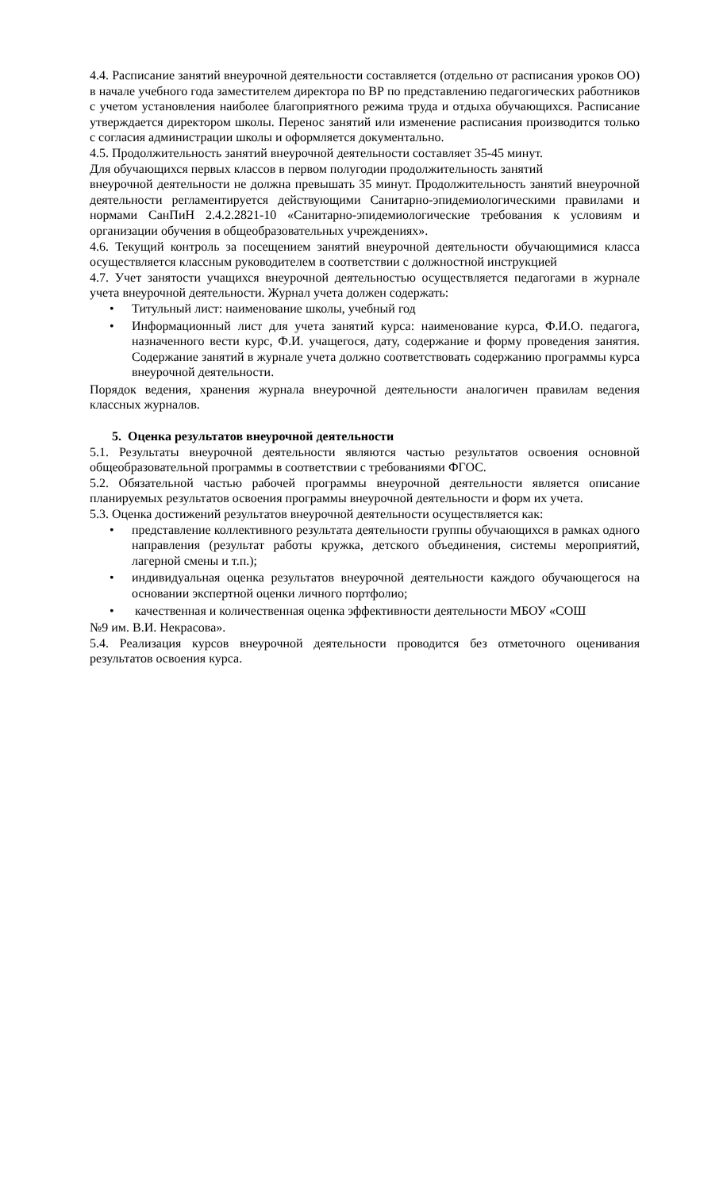4.4. Расписание занятий внеурочной деятельности составляется (отдельно от расписания уроков ОО) в начале учебного года заместителем директора по ВР по представлению педагогических работников с учетом установления наиболее благоприятного режима труда и отдыха обучающихся. Расписание утверждается директором школы. Перенос занятий или изменение расписания производится только с согласия администрации школы и оформляется документально.
4.5. Продолжительность занятий внеурочной деятельности составляет 35-45 минут.
Для обучающихся первых классов в первом полугодии продолжительность занятий
внеурочной деятельности не должна превышать 35 минут. Продолжительность занятий внеурочной деятельности регламентируется действующими Санитарно-эпидемиологическими правилами и нормами СанПиН 2.4.2.2821-10 «Санитарно-эпидемиологические требования к условиям и организации обучения в общеобразовательных учреждениях».
4.6. Текущий контроль за посещением занятий внеурочной деятельности обучающимися класса осуществляется классным руководителем в соответствии с должностной инструкцией
4.7. Учет занятости учащихся внеурочной деятельностью осуществляется педагогами в журнале учета внеурочной деятельности. Журнал учета должен содержать:
• Титульный лист: наименование школы, учебный год
• Информационный лист для учета занятий курса: наименование курса, Ф.И.О. педагога, назначенного вести курс, Ф.И. учащегося, дату, содержание и форму проведения занятия. Содержание занятий в журнале учета должно соответствовать содержанию программы курса внеурочной деятельности.
Порядок ведения, хранения журнала внеурочной деятельности аналогичен правилам ведения классных журналов.
5. Оценка результатов внеурочной деятельности
5.1. Результаты внеурочной деятельности являются частью результатов освоения основной общеобразовательной программы в соответствии с требованиями ФГОС.
5.2. Обязательной частью рабочей программы внеурочной деятельности является описание планируемых результатов освоения программы внеурочной деятельности и форм их учета.
5.3. Оценка достижений результатов внеурочной деятельности осуществляется как:
• представление коллективного результата деятельности группы обучающихся в рамках одного направления (результат работы кружка, детского объединения, системы мероприятий, лагерной смены и т.п.);
• индивидуальная оценка результатов внеурочной деятельности каждого обучающегося на основании экспертной оценки личного портфолио;
• качественная и количественная оценка эффективности деятельности МБОУ «СОШ
№9 им. В.И. Некрасова».
5.4. Реализация курсов внеурочной деятельности проводится без отметочного оценивания результатов освоения курса.